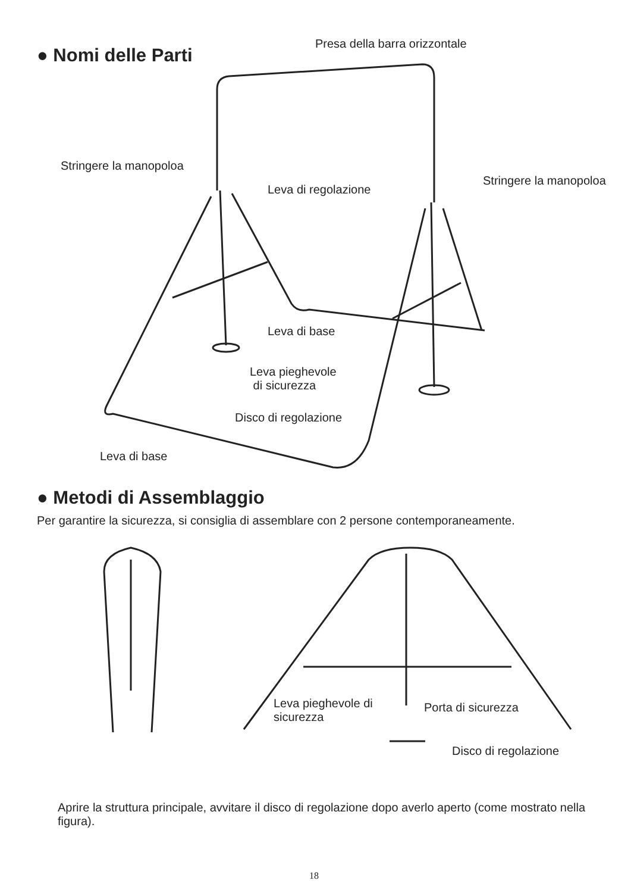● Nomi delle Parti
Presa della barra orizzontale
Stringere la manopoloa
Leva di regolazione
Stringere la manopoloa
Leva di base
Leva pieghevole
di sicurezza
Disco di regolazione
Leva di base
● Metodi di Assemblaggio
Per garantire la sicurezza, si consiglia di assemblare con 2 persone contemporaneamente.
Leva pieghevole di
sicurezza
Porta di sicurezza
Disco di regolazione
Aprire la struttura principale, avvitare il disco di regolazione dopo averlo aperto (come mostrato nella figura).
18